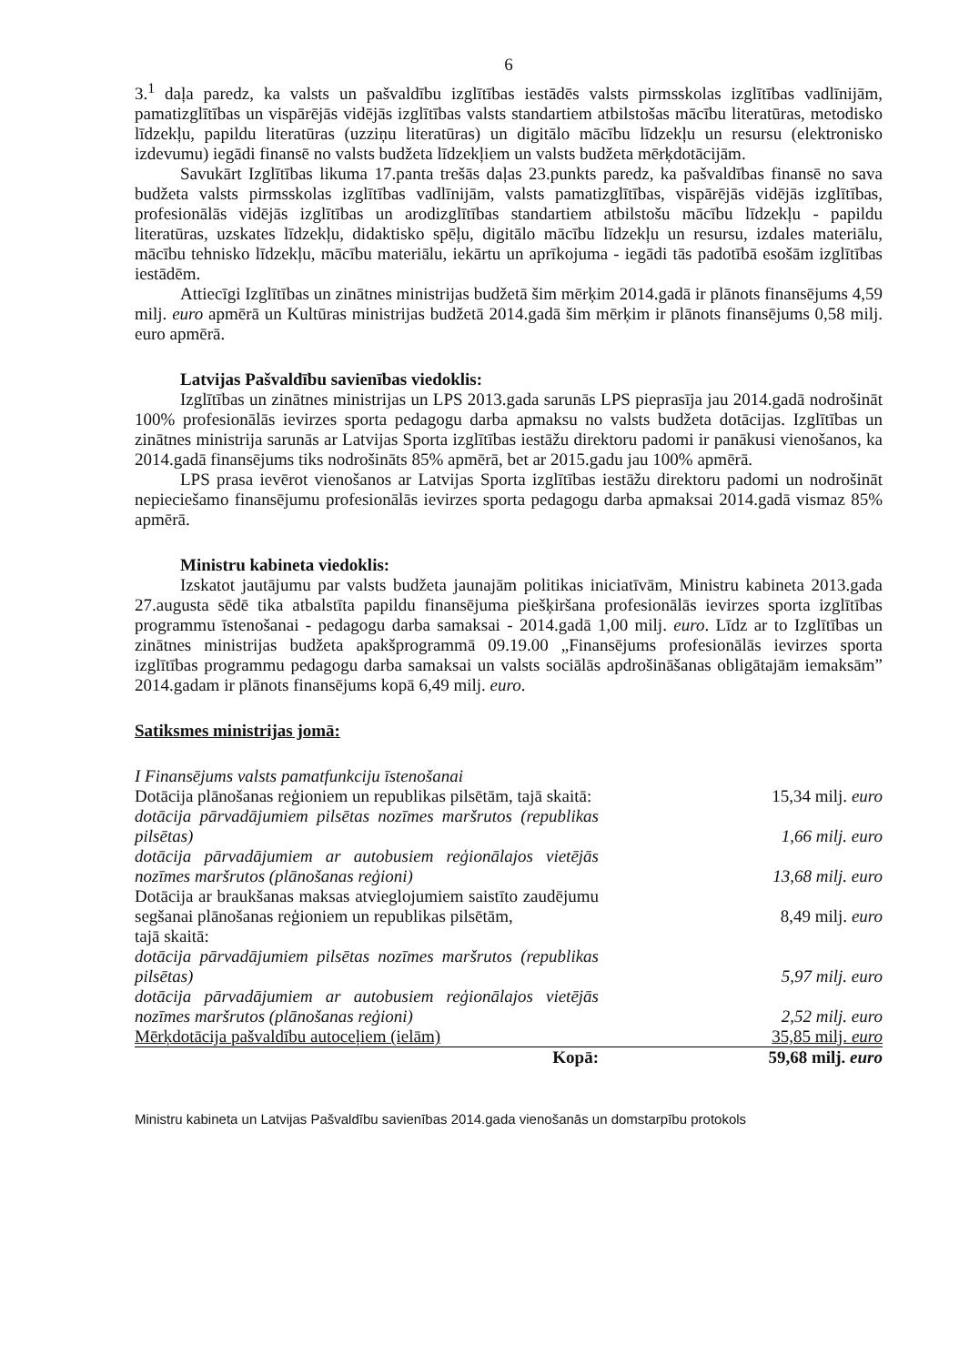6
3.<sup>1</sup> daļa paredz, ka valsts un pašvaldību izglītības iestādēs valsts pirmsskolas izglītības vadlīnijām, pamatizglītības un vispārējās vidējās izglītības valsts standartiem atbilstošas mācību literatūras, metodisko līdzekļu, papildu literatūras (uzziņu literatūras) un digitālo mācību līdzekļu un resursu (elektronisko izdevumu) iegādi finansē no valsts budžeta līdzekļiem un valsts budžeta mērķdotācijām.
Savukārt Izglītības likuma 17.panta trešās daļas 23.punkts paredz, ka pašvaldības finansē no sava budžeta valsts pirmsskolas izglītības vadlīnijām, valsts pamatizglītības, vispārējās vidējās izglītības, profesionālās vidējās izglītības un arodizglītības standartiem atbilstošu mācību līdzekļu - papildu literatūras, uzskates līdzekļu, didaktisko spēļu, digitālo mācību līdzekļu un resursu, izdales materiālu, mācību tehnisko līdzekļu, mācību materiālu, iekārtu un aprīkojuma - iegādi tās padotībā esošām izglītības iestādēm.
Attiecīgi Izglītības un zinātnes ministrijas budžetā šim mērķim 2014.gadā ir plānots finansējums 4,59 milj. euro apmērā un Kultūras ministrijas budžetā 2014.gadā šim mērķim ir plānots finansējums 0,58 milj. euro apmērā.
Latvijas Pašvaldību savienības viedoklis:
Izglītības un zinātnes ministrijas un LPS 2013.gada sarunās LPS pieprasīja jau 2014.gadā nodrošināt 100% profesionālās ievirzes sporta pedagogu darba apmaksu no valsts budžeta dotācijas. Izglītības un zinātnes ministrija sarunās ar Latvijas Sporta izglītības iestāžu direktoru padomi ir panākusi vienošanos, ka 2014.gadā finansējums tiks nodrošināts 85% apmērā, bet ar 2015.gadu jau 100% apmērā.
LPS prasa ievērot vienošanos ar Latvijas Sporta izglītības iestāžu direktoru padomi un nodrošināt nepieciešamo finansējumu profesionālās ievirzes sporta pedagogu darba apmaksai 2014.gadā vismaz 85% apmērā.
Ministru kabineta viedoklis:
Izskatot jautājumu par valsts budžeta jaunajām politikas iniciatīvām, Ministru kabineta 2013.gada 27.augusta sēdē tika atbalstīta papildu finansējuma piešķiršana profesionālās ievirzes sporta izglītības programmu īstenošanai - pedagogu darba samaksai - 2014.gadā 1,00 milj. euro. Līdz ar to Izglītības un zinātnes ministrijas budžeta apakšprogrammā 09.19.00 „Finansējums profesionālās ievirzes sporta izglītības programmu pedagogu darba samaksai un valsts sociālās apdrošināšanas obligātajām iemaksām” 2014.gadam ir plānots finansējums kopā 6,49 milj. euro.
Satiksmes ministrijas jomā:
| I Finansējums valsts pamatfunkciju īstenošanai | |
| Dotācija plānošanas reģioniem un republikas pilsētām, tajā skaitā: | 15,34 milj. euro |
| dotācija pārvadājumiem pilsētas nozīmes maršrutos (republikas pilsētas) | 1,66 milj. euro |
| dotācija pārvadājumiem ar autobusiem reģionālajos vietējās nozīmes maršrutos (plānošanas reģioni) | 13,68 milj. euro |
| Dotācija ar braukšanas maksas atvieglojumiem saistīto zaudējumu segšanai plānošanas reģioniem un republikas pilsētām, | 8,49 milj. euro |
| tajā skaitā: | |
| dotācija pārvadājumiem pilsētas nozīmes maršrutos (republikas pilsētas) | 5,97 milj. euro |
| dotācija pārvadājumiem ar autobusiem reģionālajos vietējās nozīmes maršrutos (plānošanas reģioni) | 2,52 milj. euro |
| Mērķdotācija pašvaldību autoceļiem (ielām) | 35,85 milj. euro |
| Kopā: | 59,68 milj. euro |
Ministru kabineta un Latvijas Pašvaldību savienības 2014.gada vienošanās un domstarpību protokols